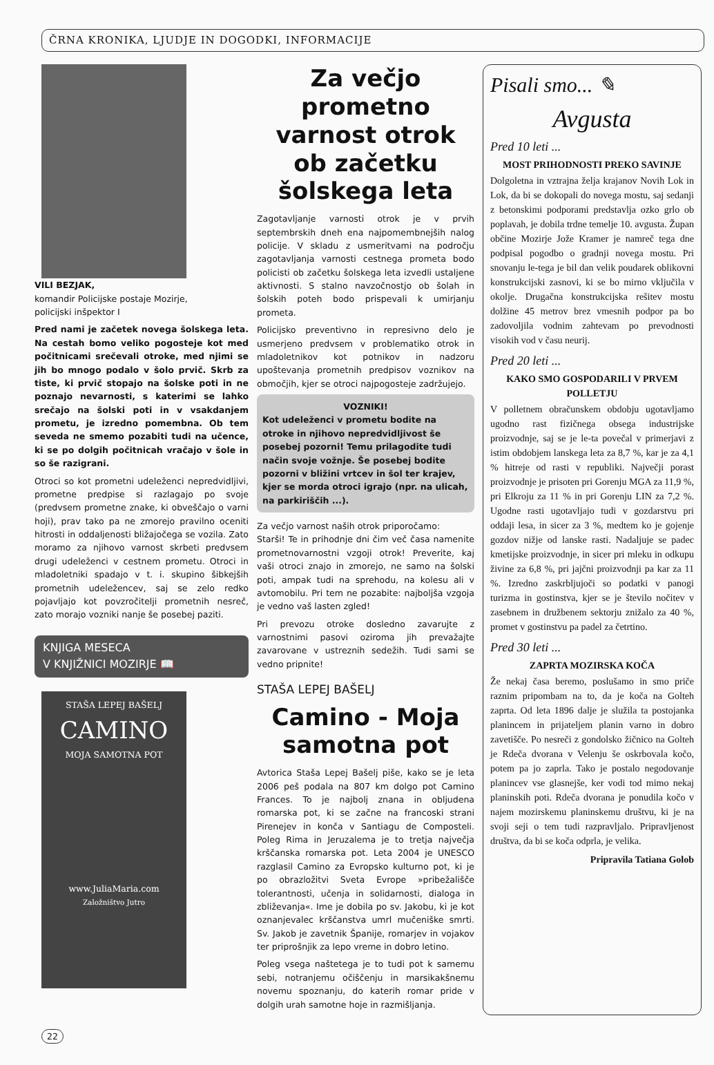ČRNA KRONIKA, LJUDJE IN DOGODKI, INFORMACIJE
VILI BEZJAK,
komandir Policijske postaje Mozirje,
policijski inšpektor I
Pred nami je začetek novega šolskega leta. Na cestah bomo veliko pogosteje kot med počitnicami srečevali otroke, med njimi se jih bo mnogo podalo v šolo prvič. Skrb za tiste, ki prvič stopajo na šolske poti in ne poznajo nevarnosti, s katerimi se lahko srečajo na šolski poti in v vsakdanjem prometu, je izredno pomembna. Ob tem seveda ne smemo pozabiti tudi na učence, ki se po dolgih počitnicah vračajo v šole in so še razigrani.
Otroci so kot prometni udeleženci nepredvidljivi, prometne predpise si razlagajo po svoje (predvsem prometne znake, ki obveščajo o varni hoji), prav tako pa ne zmorejo pravilno oceniti hitrosti in oddaljenosti bližajočega se vozila. Zato moramo za njihovo varnost skrbeti predvsem drugi udeleženci v cestnem prometu. Otroci in mladoletniki spadajo v t. i. skupino šibkejših prometnih udeležencev, saj se zelo redko pojavljajo kot povzročitelji prometnih nesreč, zato morajo vozniki nanje še posebej paziti.
KNJIGA MESECA
V KNJIŽNICI MOZIRJE 📖
STAŠA LEPEJ BAŠELJ
CAMINO
MOJA SAMOTNA POT
www.JuliaMaria.com
Založništvo Jutro
Za večjo prometno varnost otrok ob začetku šolskega leta
Zagotavljanje varnosti otrok je v prvih septembrskih dneh ena najpomembnejših nalog policije. V skladu z usmeritvami na področju zagotavljanja varnosti cestnega prometa bodo policisti ob začetku šolskega leta izvedli ustaljene aktivnosti. S stalno navzočnostjo ob šolah in šolskih poteh bodo prispevali k umirjanju prometa.
Policijsko preventivno in represivno delo je usmerjeno predvsem v problematiko otrok in mladoletnikov kot potnikov in nadzoru upoštevanja prometnih predpisov voznikov na območjih, kjer se otroci najpogosteje zadržujejo.
VOZNIKI!
Kot udeleženci v prometu bodite na otroke in njihovo nepredvidljivost še posebej pozorni! Temu prilagodite tudi način svoje vožnje. Še posebej bodite pozorni v bližini vrtcev in šol ter krajev, kjer se morda otroci igrajo (npr. na ulicah, na parkiriščih ...).
Za večjo varnost naših otrok priporočamo:
Starši! Te in prihodnje dni čim več časa namenite prometnovarnostni vzgoji otrok! Preverite, kaj vaši otroci znajo in zmorejo, ne samo na šolski poti, ampak tudi na sprehodu, na kolesu ali v avtomobilu. Pri tem ne pozabite: najboljša vzgoja je vedno vaš lasten zgled!
Pri prevozu otroke dosledno zavarujte z varnostnimi pasovi oziroma jih prevažajte zavarovane v ustreznih sedežih. Tudi sami se vedno pripnite!
STAŠA LEPEJ BAŠELJ
Camino - Moja samotna pot
Avtorica Staša Lepej Bašelj piše, kako se je leta 2006 peš podala na 807 km dolgo pot Camino Frances. To je najbolj znana in obljudena romarska pot, ki se začne na francoski strani Pirenejev in konča v Santiagu de Composteli. Poleg Rima in Jeruzalema je to tretja največja krščanska romarska pot. Leta 2004 je UNESCO razglasil Camino za Evropsko kulturno pot, ki je po obrazložitvi Sveta Evrope »pribežališče tolerantnosti, učenja in solidarnosti, dialoga in zbliževanja«. Ime je dobila po sv. Jakobu, ki je kot oznanjevalec krščanstva umrl mučeniške smrti. Sv. Jakob je zavetnik Španije, romarjev in vojakov ter priprošnjik za lepo vreme in dobro letino.
Poleg vsega naštetega je to tudi pot k samemu sebi, notranjemu očiščenju in marsikakšnemu novemu spoznanju, do katerih romar pride v dolgih urah samotne hoje in razmišljanja.
Pisali smo... ✎
Avgusta
Pred 10 leti ...
MOST PRIHODNOSTI PREKO SAVINJE
Dolgoletna in vztrajna želja krajanov Novih Lok in Lok, da bi se dokopali do novega mostu, saj sedanji z betonskimi podporami predstavlja ozko grlo ob poplavah, je dobila trdne temelje 10. avgusta. Župan občine Mozirje Jože Kramer je namreč tega dne podpisal pogodbo o gradnji novega mostu. Pri snovanju le-tega je bil dan velik poudarek oblikovni konstrukcijski zasnovi, ki se bo mirno vključila v okolje. Drugačna konstrukcijska rešitev mostu dolžine 45 metrov brez vmesnih podpor pa bo zadovoljila vodnim zahtevam po prevodnosti visokih vod v času neurij.
Pred 20 leti ...
KAKO SMO GOSPODARILI V PRVEM POLLETJU
V polletnem obračunskem obdobju ugotavljamo ugodno rast fizičnega obsega industrijske proizvodnje, saj se je le-ta povečal v primerjavi z istim obdobjem lanskega leta za 8,7 %, kar je za 4,1 % hitreje od rasti v republiki. Največji porast proizvodnje je prisoten pri Gorenju MGA za 11,9 %, pri Elkroju za 11 % in pri Gorenju LIN za 7,2 %. Ugodne rasti ugotavljajo tudi v gozdarstvu pri oddaji lesa, in sicer za 3 %, medtem ko je gojenje gozdov nižje od lanske rasti. Nadaljuje se padec kmetijske proizvodnje, in sicer pri mleku in odkupu živine za 6,8 %, pri jajčni proizvodnji pa kar za 11 %. Izredno zaskrbljujoči so podatki v panogi turizma in gostinstva, kjer se je število nočitev v zasebnem in družbenem sektorju znižalo za 40 %, promet v gostinstvu pa padel za četrtino.
Pred 30 leti ...
ZAPRTA MOZIRSKA KOČA
Že nekaj časa beremo, poslušamo in smo priče raznim pripombam na to, da je koča na Golteh zaprta. Od leta 1896 dalje je služila ta postojanka planincem in prijateljem planin varno in dobro zavetišče. Po nesreči z gondolsko žičnico na Golteh je Rdeča dvorana v Velenju še oskrbovala kočo, potem pa jo zaprla. Tako je postalo negodovanje planincev vse glasnejše, ker vodi tod mimo nekaj planinskih poti. Rdeča dvorana je ponudila kočo v najem mozirskemu planinskemu društvu, ki je na svoji seji o tem tudi razpravljalo. Pripravljenost društva, da bi se koča odprla, je velika.
Pripravila Tatiana Golob
22